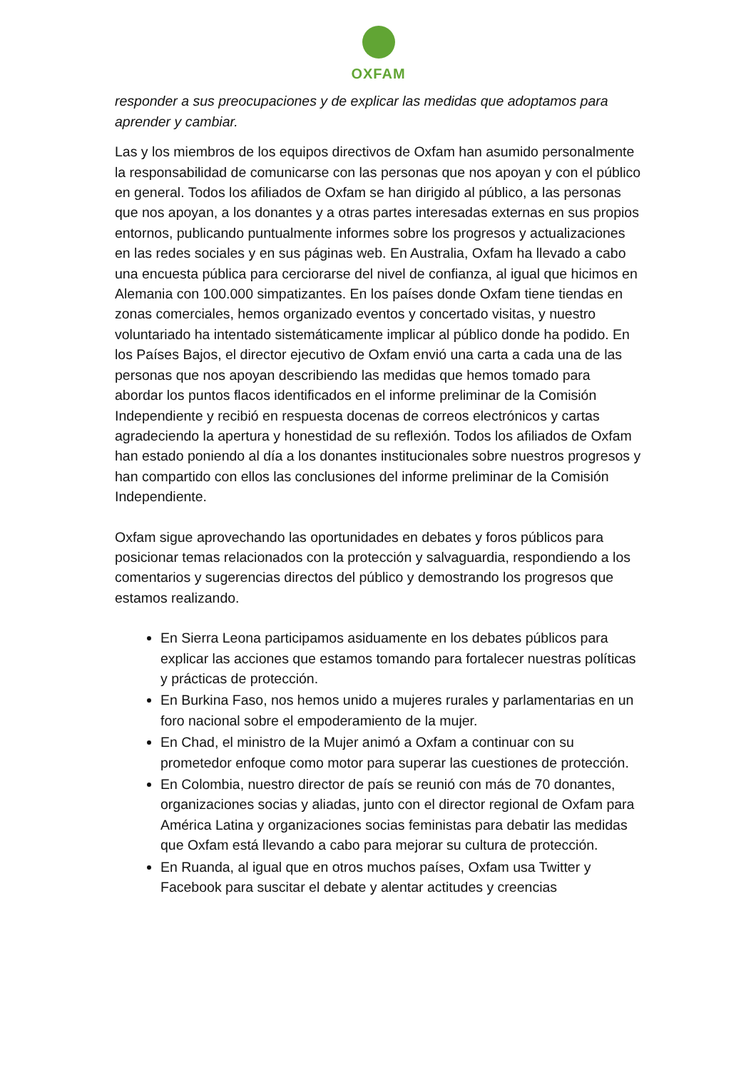OXFAM
responder a sus preocupaciones y de explicar las medidas que adoptamos para aprender y cambiar.
Las y los miembros de los equipos directivos de Oxfam han asumido personalmente la responsabilidad de comunicarse con las personas que nos apoyan y con el público en general. Todos los afiliados de Oxfam se han dirigido al público, a las personas que nos apoyan, a los donantes y a otras partes interesadas externas en sus propios entornos, publicando puntualmente informes sobre los progresos y actualizaciones en las redes sociales y en sus páginas web. En Australia, Oxfam ha llevado a cabo una encuesta pública para cerciorarse del nivel de confianza, al igual que hicimos en Alemania con 100.000 simpatizantes. En los países donde Oxfam tiene tiendas en zonas comerciales, hemos organizado eventos y concertado visitas, y nuestro voluntariado ha intentado sistemáticamente implicar al público donde ha podido. En los Países Bajos, el director ejecutivo de Oxfam envió una carta a cada una de las personas que nos apoyan describiendo las medidas que hemos tomado para abordar los puntos flacos identificados en el informe preliminar de la Comisión Independiente y recibió en respuesta docenas de correos electrónicos y cartas agradeciendo la apertura y honestidad de su reflexión. Todos los afiliados de Oxfam han estado poniendo al día a los donantes institucionales sobre nuestros progresos y han compartido con ellos las conclusiones del informe preliminar de la Comisión Independiente.
Oxfam sigue aprovechando las oportunidades en debates y foros públicos para posicionar temas relacionados con la protección y salvaguardia, respondiendo a los comentarios y sugerencias directos del público y demostrando los progresos que estamos realizando.
En Sierra Leona participamos asiduamente en los debates públicos para explicar las acciones que estamos tomando para fortalecer nuestras políticas y prácticas de protección.
En Burkina Faso, nos hemos unido a mujeres rurales y parlamentarias en un foro nacional sobre el empoderamiento de la mujer.
En Chad, el ministro de la Mujer animó a Oxfam a continuar con su prometedor enfoque como motor para superar las cuestiones de protección.
En Colombia, nuestro director de país se reunió con más de 70 donantes, organizaciones socias y aliadas, junto con el director regional de Oxfam para América Latina y organizaciones socias feministas para debatir las medidas que Oxfam está llevando a cabo para mejorar su cultura de protección.
En Ruanda, al igual que en otros muchos países, Oxfam usa Twitter y Facebook para suscitar el debate y alentar actitudes y creencias